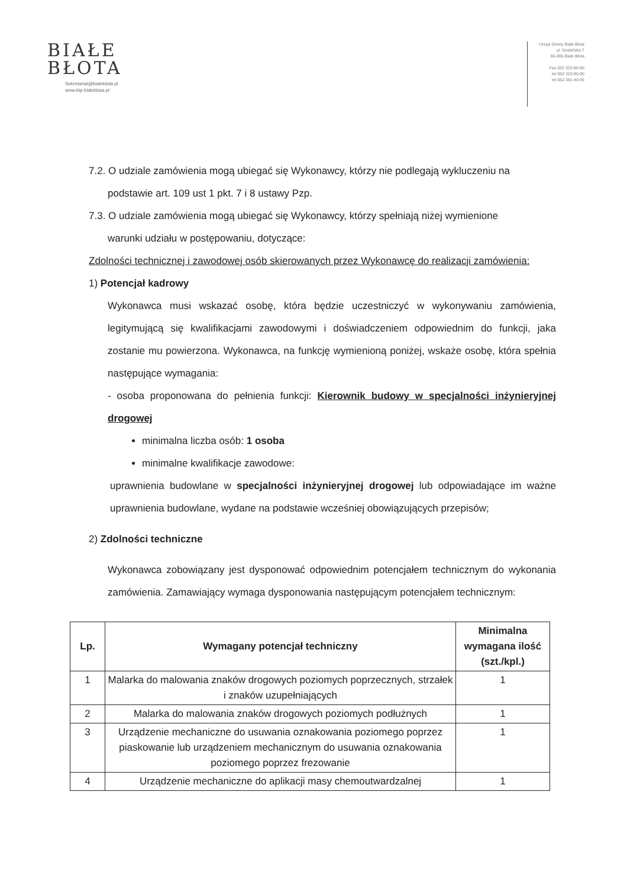BIAŁE
BŁOTA
Sekretariat@bialeblota.pl
www.bip.bialeblota.pl
Urząd Gminy Białe Błota
ul. Szubińska 7
86-005 Białe Błota
Fax 052 323-90-80
tel 052 323-90-90
tel 052 381-40-56
7.2. O udziale zamówienia mogą ubiegać się Wykonawcy, którzy nie podlegają wykluczeniu na
podstawie art. 109 ust 1 pkt. 7 i 8 ustawy Pzp.
7.3. O udziale zamówienia mogą ubiegać się Wykonawcy, którzy spełniają niżej wymienione
warunki udziału w postępowaniu, dotyczące:
Zdolności technicznej i zawodowej osób skierowanych przez Wykonawcę do realizacji zamówienia:
1) Potencjał kadrowy
Wykonawca musi wskazać osobę, która będzie uczestniczyć w wykonywaniu zamówienia, legitymującą się kwalifikacjami zawodowymi i doświadczeniem odpowiednim do funkcji, jaka zostanie mu powierzona. Wykonawca, na funkcję wymienioną poniżej, wskaże osobę, która spełnia następujące wymagania:
- osoba proponowana do pełnienia funkcji: Kierownik budowy w specjalności inżynieryjnej drogowej
minimalna liczba osób: 1 osoba
minimalne kwalifikacje zawodowe:
uprawnienia budowlane w specjalności inżynieryjnej drogowej lub odpowiadające im ważne uprawnienia budowlane, wydane na podstawie wcześniej obowiązujących przepisów;
2) Zdolności techniczne
Wykonawca zobowiązany jest dysponować odpowiednim potencjałem technicznym do wykonania zamówienia. Zamawiający wymaga dysponowania następującym potencjałem technicznym:
| Lp. | Wymagany potencjał techniczny | Minimalna wymagana ilość (szt./kpl.) |
| --- | --- | --- |
| 1 | Malarka do malowania znaków drogowych poziomych poprzecznych, strzałek i znaków uzupełniających | 1 |
| 2 | Malarka do malowania znaków drogowych poziomych podłużnych | 1 |
| 3 | Urządzenie mechaniczne do usuwania oznakowania poziomego poprzez piaskowanie lub urządzeniem mechanicznym do usuwania oznakowania poziomego poprzez frezowanie | 1 |
| 4 | Urządzenie mechaniczne do aplikacji masy chemoutwardzalnej | 1 |